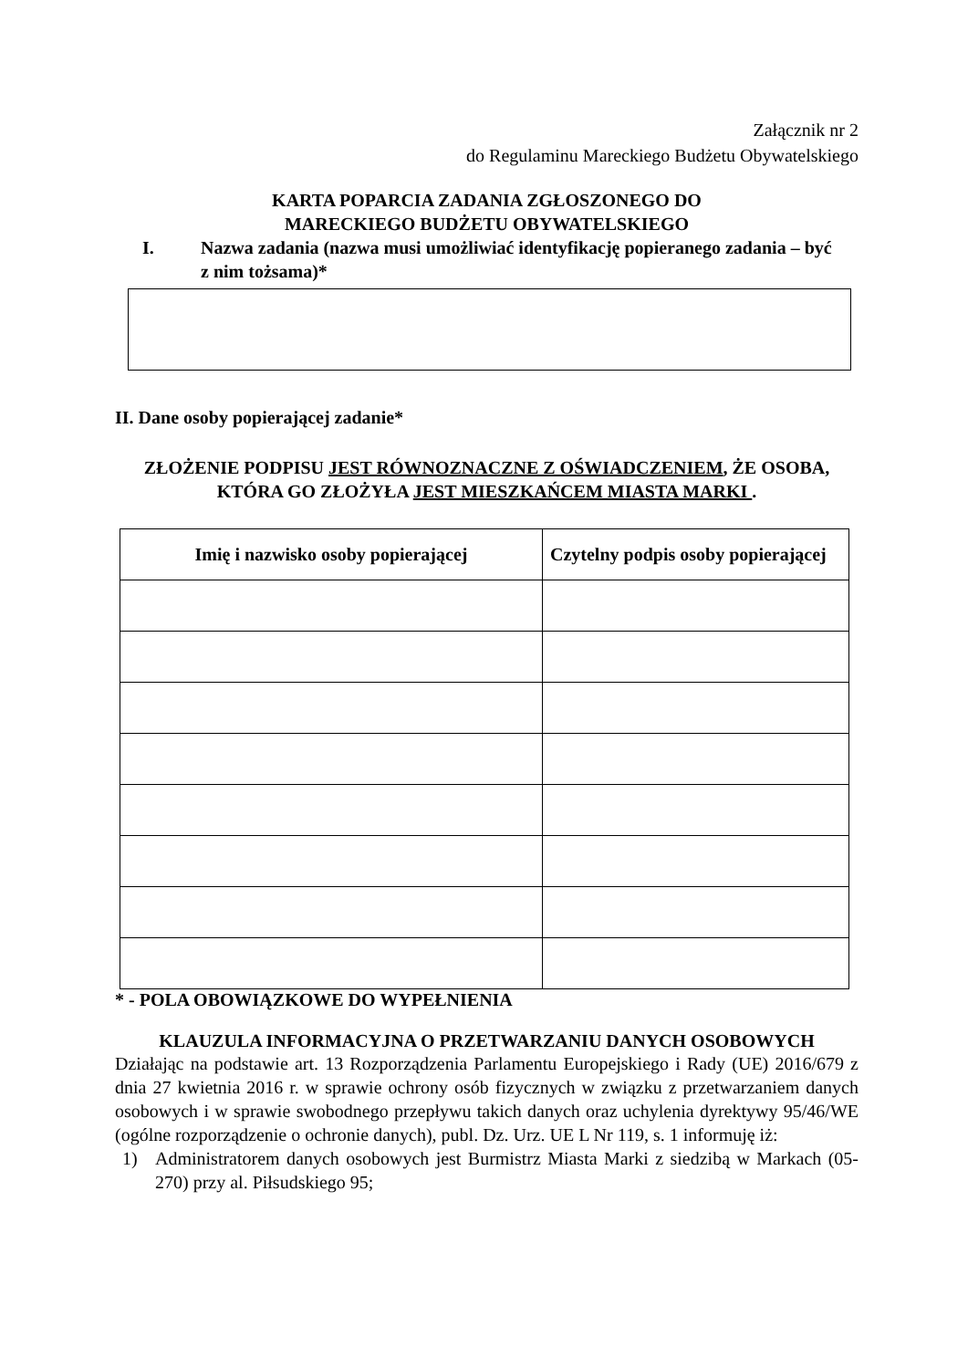Załącznik nr 2
do Regulaminu Mareckiego Budżetu Obywatelskiego
KARTA POPARCIA ZADANIA ZGŁOSZONEGO DO
MARECKIEGO BUDŻETU OBYWATELSKIEGO
I. Nazwa zadania (nazwa musi umożliwiać identyfikację popieranego zadania – być z nim tożsama)*
II. Dane osoby popierającej zadanie*
ZŁOŻENIE PODPISU JEST RÓWNOZNACZNE Z OŚWIADCZENIEM, ŻE OSOBA, KTÓRA GO ZŁOŻYŁA JEST MIESZKAŃCEM MIASTA MARKI .
| Imię i nazwisko osoby popierającej | Czytelny podpis osoby popierającej |
| --- | --- |
* - POLA OBOWIĄZKOWE DO WYPEŁNIENIA
KLAUZULA INFORMACYJNA O PRZETWARZANIU DANYCH OSOBOWYCH
Działając na podstawie art. 13 Rozporządzenia Parlamentu Europejskiego i Rady (UE) 2016/679 z dnia 27 kwietnia 2016 r. w sprawie ochrony osób fizycznych w związku z przetwarzaniem danych osobowych i w sprawie swobodnego przepływu takich danych oraz uchylenia dyrektywy 95/46/WE (ogólne rozporządzenie o ochronie danych), publ. Dz. Urz. UE L Nr 119, s. 1 informuję iż:
1) Administratorem danych osobowych jest Burmistrz Miasta Marki z siedzibą w Markach (05-270) przy al. Piłsudskiego 95;